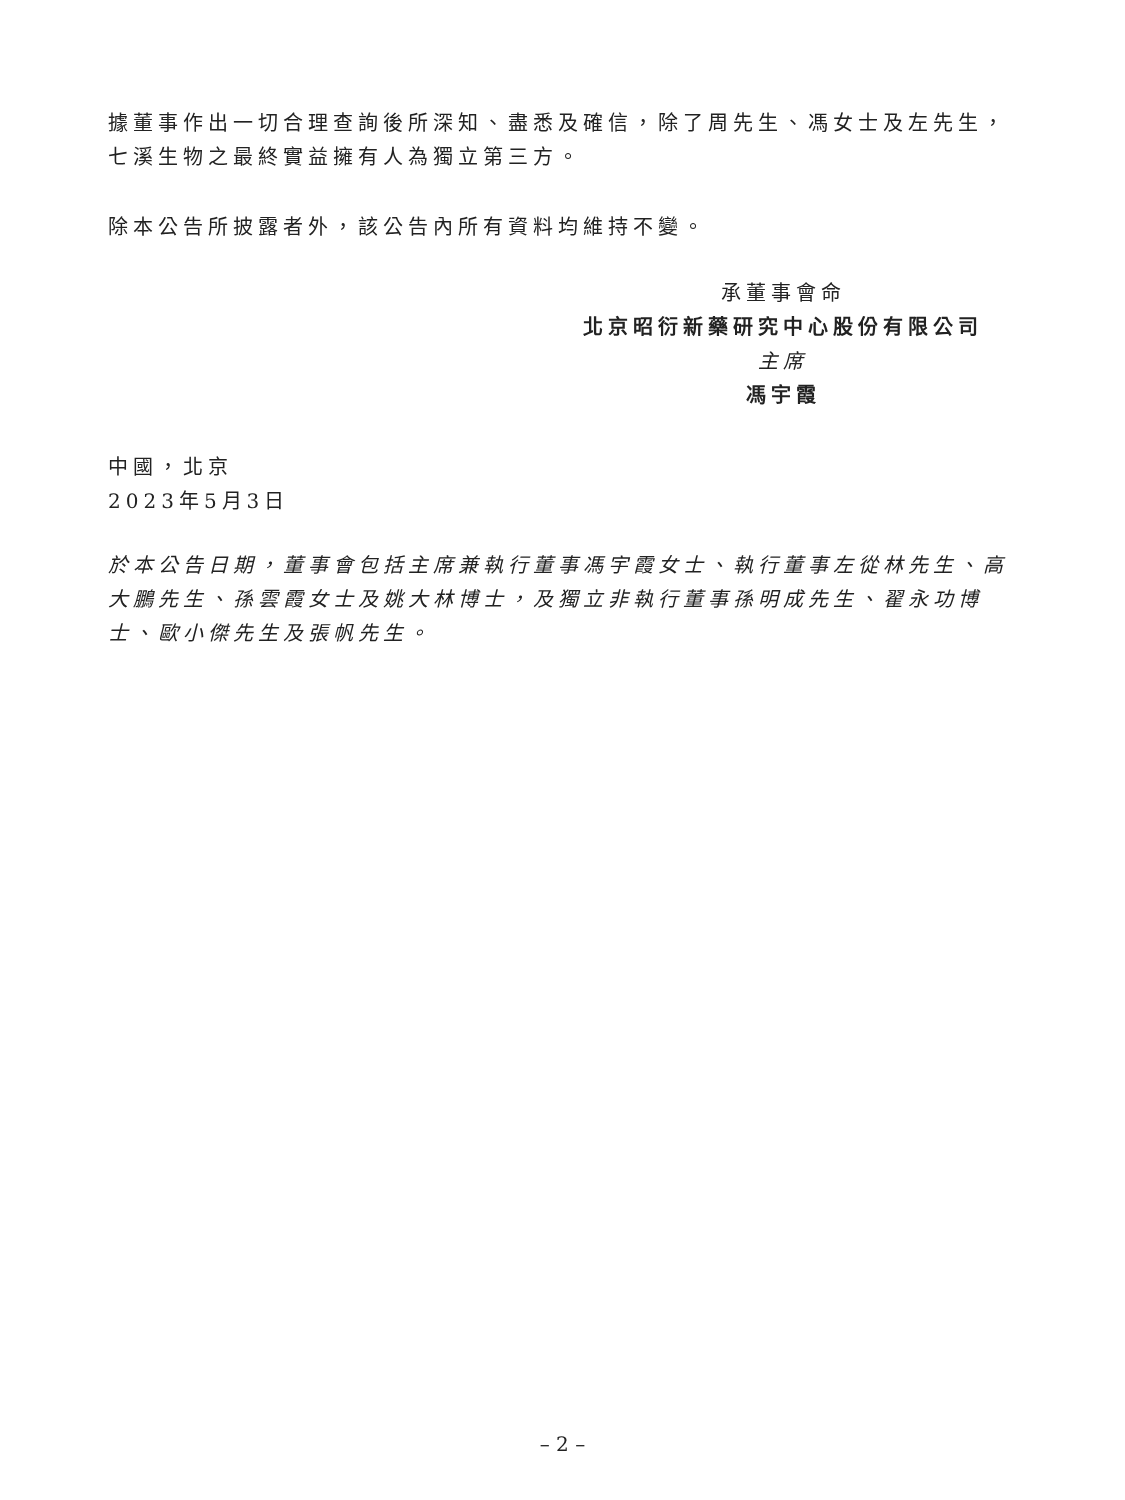據董事作出一切合理查詢後所深知、盡悉及確信，除了周先生、馮女士及左先生，七溪生物之最終實益擁有人為獨立第三方。
除本公告所披露者外，該公告內所有資料均維持不變。
承董事會命
北京昭衍新藥研究中心股份有限公司
主席
馮宇霞
中國，北京
2023年5月3日
於本公告日期，董事會包括主席兼執行董事馮宇霞女士、執行董事左從林先生、高大鵬先生、孫雲霞女士及姚大林博士，及獨立非執行董事孫明成先生、翟永功博士、歐小傑先生及張帆先生。
– 2 –